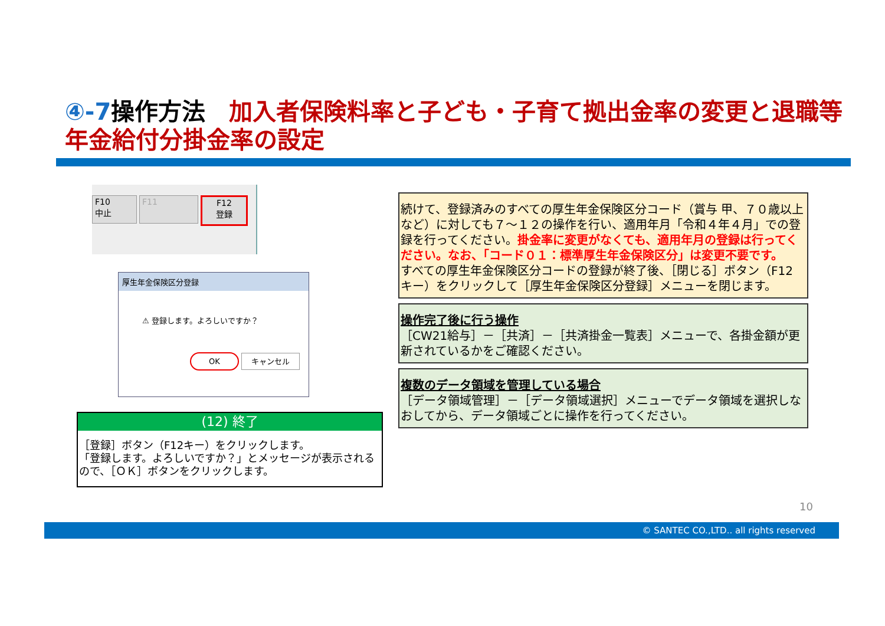④-7操作方法　加入者保険料率と子ども・子育て拠出金率の変更と退職等年金給付分掛金率の設定
F10
中止
F11 F12
登録
厚生年金保険区分登録
⚠ 登録します。よろしいですか？
OK キャンセル
(12) 終了
［登録］ボタン（F12キー）をクリックします。
「登録します。よろしいですか？」とメッセージが表示されるので、［ＯＫ］ボタンをクリックします。
続けて、登録済みのすべての厚生年金保険区分コード（賞与 甲、７０歳以上など）に対しても７～１２の操作を行い、適用年月「令和４年４月」での登録を行ってください。掛金率に変更がなくても、適用年月の登録は行ってください。なお、「コード０１：標準厚生年金保険区分」は変更不要です。
すべての厚生年金保険区分コードの登録が終了後、［閉じる］ボタン（F12 キー）をクリックして［厚生年金保険区分登録］メニューを閉じます。
操作完了後に行う操作
［CW21給与］－［共済］－［共済掛金一覧表］メニューで、各掛金額が更新されているかをご確認ください。
複数のデータ領域を管理している場合
［データ領域管理］－［データ領域選択］メニューでデータ領域を選択しなおしてから、データ領域ごとに操作を行ってください。
10
© SANTEC CO.,LTD.. all rights reserved